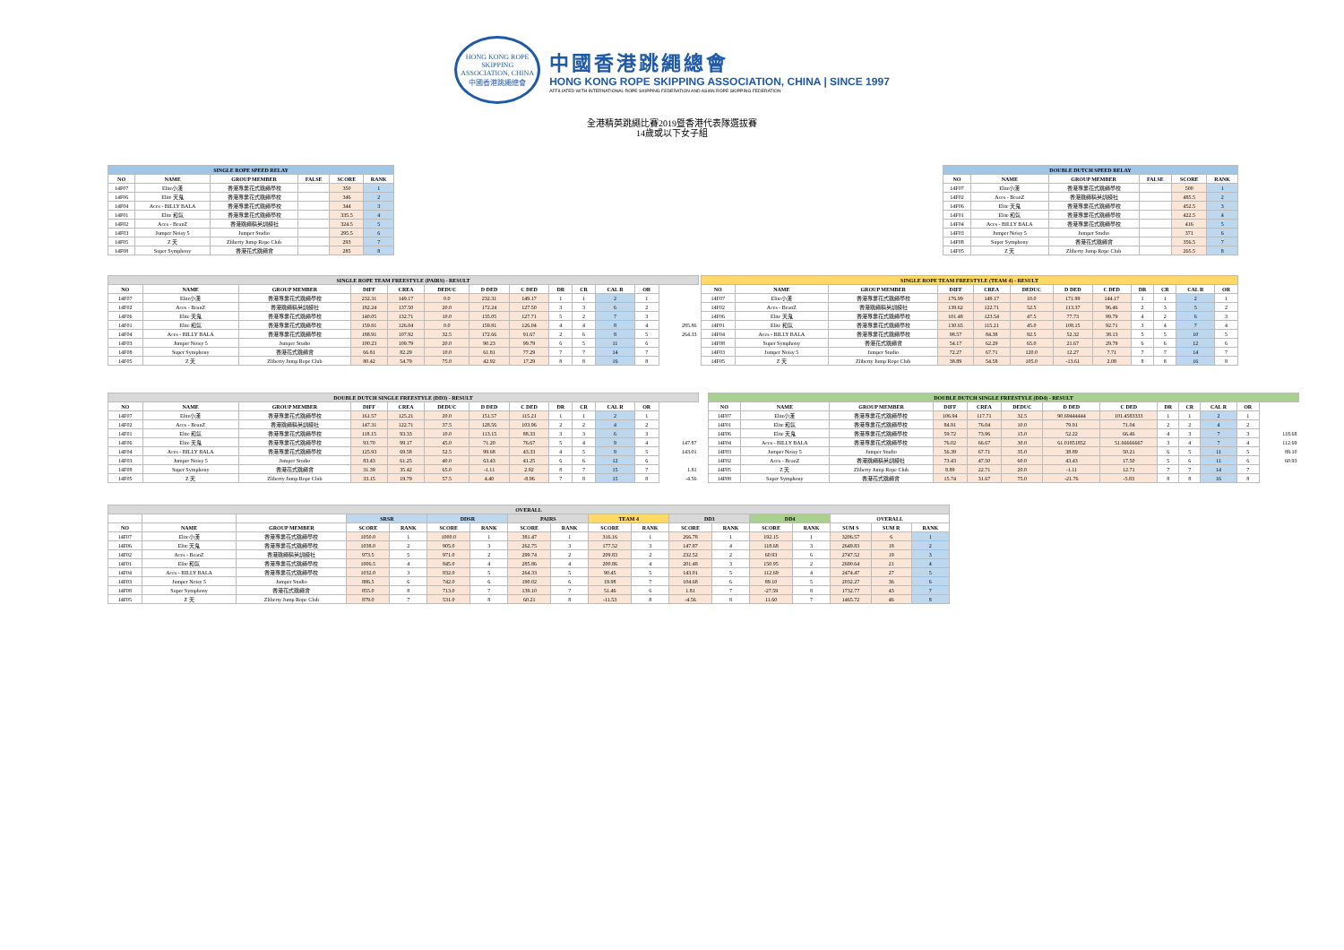HONG KONG ROPE SKIPPING ASSOCIATION, CHINA
中國香港跳繩總會
中國香港跳繩總會
HONG KONG ROPE SKIPPING ASSOCIATION, CHINA | SINCE 1997
AFFILIATED WITH INTERNATIONAL ROPE SKIPPING FEDERATION AND ASIAN ROPE SKIPPING FEDERATION
全港精英跳繩比賽2019暨香港代表隊選拔賽
14歲或以下女子組
| SINGLE ROPE SPEED RELAY | | | | | |
| --- | --- | --- | --- | --- | --- |
| NO | NAME | GROUP MEMBER | FALSE | SCORE | RANK |
| 14F07 | Elite小漢 | 香港專業花式跳繩學校 | | 350 | 1 |
| 14F06 | Elite 天鬼 | 香港專業花式跳繩學校 | | 346 | 2 |
| 14F04 | Aces - BILLY BALA | 香港專業花式跳繩學校 | | 344 | 3 |
| 14F01 | Elite 和氛 | 香港專業花式跳繩學校 | | 335.5 | 4 |
| 14F02 | Aces - BeanZ | 香港跳繩精英訓練社 | | 324.5 | 5 |
| 14F03 | Jumper Noisy 5 | Jumper Studio | | 295.5 | 6 |
| 14F05 | Z 天 | Zliberty Jump Rope Club | | 293 | 7 |
| 14F08 | Super Symphony | 香港花式跳繩會 | | 285 | 8 |
| DOUBLE DUTCH SPEED RELAY | | | | | |
| --- | --- | --- | --- | --- | --- |
| NO | NAME | GROUP MEMBER | FALSE | SCORE | RANK |
| 14F07 | Elite小漢 | 香港專業花式跳繩學校 | | 500 | 1 |
| 14F02 | Aces - BeanZ | 香港跳繩精英訓練社 | | 485.5 | 2 |
| 14F06 | Elite 天鬼 | 香港專業花式跳繩學校 | | 452.5 | 3 |
| 14F01 | Elite 和氛 | 香港專業花式跳繩學校 | | 422.5 | 4 |
| 14F04 | Aces - BILLY BALA | 香港專業花式跳繩學校 | | 416 | 5 |
| 14F03 | Jumper Noisy 5 | Jumper Studio | | 371 | 6 |
| 14F08 | Super Symphony | 香港花式跳繩會 | | 356.5 | 7 |
| 14F05 | Z 天 | Zliberty Jump Rope Club | | 265.5 | 8 |
| SINGLE ROPE TEAM FREESTYLE (PAIRS) - RESULT | | | | | | | | | | | | |
| --- | --- | --- | --- | --- | --- | --- | --- | --- | --- | --- | --- | --- |
| NO | NAME | GROUP MEMBER | DIFF | CREA | DEDUC | D DED | C DED | DR | CR | CAL R | OR | |
| 14F07 | Elite小漢 | 香港專業花式跳繩學校 | 232.31 | 149.17 | 0.0 | 232.31 | 149.17 | 1 | 1 | 2 | 1 | |
| 14F02 | Aces - BeanZ | 香港跳繩精英訓練社 | 182.24 | 137.50 | 20.0 | 172.24 | 127.50 | 3 | 3 | 6 | 2 | |
| 14F06 | Elite 天鬼 | 香港專業花式跳繩學校 | 140.05 | 132.71 | 10.0 | 135.05 | 127.71 | 5 | 2 | 7 | 3 | |
| 14F01 | Elite 和氛 | 香港專業花式跳繩學校 | 159.81 | 126.04 | 0.0 | 159.81 | 126.04 | 4 | 4 | 8 | 4 | 285.86 |
| 14F04 | Aces - BILLY BALA | 香港專業花式跳繩學校 | 188.91 | 107.92 | 32.5 | 172.66 | 91.67 | 2 | 6 | 8 | 5 | 264.33 |
| 14F03 | Jumper Noisy 5 | Jumper Studio | 100.23 | 109.79 | 20.0 | 90.23 | 99.79 | 6 | 5 | 11 | 6 | |
| 14F08 | Super Symphony | 香港花式跳繩會 | 66.81 | 82.29 | 10.0 | 61.81 | 77.29 | 7 | 7 | 14 | 7 | |
| 14F05 | Z 天 | Zliberty Jump Rope Club | 80.42 | 54.79 | 75.0 | 42.92 | 17.29 | 8 | 8 | 16 | 8 | |
| SINGLE ROPE TEAM FREESTYLE (TEAM 4) - RESULT | | | | | | | | | | | |
| --- | --- | --- | --- | --- | --- | --- | --- | --- | --- | --- | --- |
| NO | NAME | GROUP MEMBER | DIFF | CREA | DEDUC | D DED | C DED | DR | CR | CAL R | OR |
| 14F07 | Elite小漢 | 香港專業花式跳繩學校 | 176.99 | 149.17 | 10.0 | 171.99 | 144.17 | 1 | 1 | 2 | 1 |
| 14F02 | Aces - BeanZ | 香港跳繩精英訓練社 | 139.62 | 122.71 | 52.5 | 113.37 | 96.46 | 2 | 3 | 5 | 2 |
| 14F06 | Elite 天鬼 | 香港專業花式跳繩學校 | 101.48 | 123.54 | 47.5 | 77.73 | 99.79 | 4 | 2 | 6 | 3 |
| 14F01 | Elite 和氛 | 香港專業花式跳繩學校 | 130.65 | 115.21 | 45.0 | 108.15 | 92.71 | 3 | 4 | 7 | 4 |
| 14F04 | Aces - BILLY BALA | 香港專業花式跳繩學校 | 98.57 | 84.38 | 92.5 | 52.32 | 38.13 | 5 | 5 | 10 | 5 |
| 14F08 | Super Symphony | 香港花式跳繩會 | 54.17 | 62.29 | 65.0 | 21.67 | 29.79 | 6 | 6 | 12 | 6 |
| 14F03 | Jumper Noisy 5 | Jumper Studio | 72.27 | 67.71 | 120.0 | 12.27 | 7.71 | 7 | 7 | 14 | 7 |
| 14F05 | Z 天 | Zliberty Jump Rope Club | 38.89 | 54.58 | 105.0 | -13.61 | 2.08 | 8 | 8 | 16 | 8 |
| DOUBLE DUTCH SINGLE FREESTYLE (DD3) - RESULT | | | | | | | | | | | | |
| --- | --- | --- | --- | --- | --- | --- | --- | --- | --- | --- | --- | --- |
| NO | NAME | GROUP MEMBER | DIFF | CREA | DEDUC | D DED | C DED | DR | CR | CAL R | OR | |
| 14F07 | Elite小漢 | 香港專業花式跳繩學校 | 161.57 | 125.21 | 20.0 | 151.57 | 115.21 | 1 | 1 | 2 | 1 | |
| 14F02 | Aces - BeanZ | 香港跳繩精英訓練社 | 147.31 | 122.71 | 37.5 | 128.56 | 103.96 | 2 | 2 | 4 | 2 | |
| 14F01 | Elite 和氛 | 香港專業花式跳繩學校 | 118.15 | 93.33 | 10.0 | 113.15 | 88.33 | 3 | 3 | 6 | 3 | |
| 14F06 | Elite 天鬼 | 香港專業花式跳繩學校 | 93.70 | 99.17 | 45.0 | 71.20 | 76.67 | 5 | 4 | 9 | 4 | 147.87 |
| 14F04 | Aces - BILLY BALA | 香港專業花式跳繩學校 | 125.93 | 69.58 | 52.5 | 99.68 | 43.33 | 4 | 5 | 9 | 5 | 143.01 |
| 14F03 | Jumper Noisy 5 | Jumper Studio | 83.43 | 61.25 | 40.0 | 63.43 | 41.25 | 6 | 6 | 12 | 6 | |
| 14F08 | Super Symphony | 香港花式跳繩會 | 31.39 | 35.42 | 65.0 | -1.11 | 2.92 | 8 | 7 | 15 | 7 | 1.81 |
| 14F05 | Z 天 | Zliberty Jump Rope Club | 33.15 | 19.79 | 57.5 | 4.40 | -8.96 | 7 | 8 | 15 | 8 | -4.56 |
| DOUBLE DUTCH SINGLE FREESTYLE (DD4) - RESULT | | | | | | | | | | | | |
| --- | --- | --- | --- | --- | --- | --- | --- | --- | --- | --- | --- | --- |
| NO | NAME | GROUP MEMBER | DIFF | CREA | DEDUC | D DED | C DED | DR | CR | CAL R | OR | |
| 14F07 | Elite小漢 | 香港專業花式跳繩學校 | 106.94 | 117.71 | 32.5 | 90.69444444 | 101.4583333 | 1 | 1 | 2 | 1 | |
| 14F01 | Elite 和氛 | 香港專業花式跳繩學校 | 84.91 | 76.04 | 10.0 | 79.91 | 71.04 | 2 | 2 | 4 | 2 | |
| 14F06 | Elite 天鬼 | 香港專業花式跳繩學校 | 59.72 | 73.96 | 15.0 | 52.22 | 66.46 | 4 | 3 | 7 | 3 | 118.68 |
| 14F04 | Aces - BILLY BALA | 香港專業花式跳繩學校 | 76.02 | 66.67 | 30.0 | 61.01851852 | 51.66666667 | 3 | 4 | 7 | 4 | 112.69 |
| 14F03 | Jumper Noisy 5 | Jumper Studio | 56.39 | 67.71 | 35.0 | 38.89 | 50.21 | 6 | 5 | 11 | 5 | 89.10 |
| 14F02 | Aces - BeanZ | 香港跳繩精英訓練社 | 73.43 | 47.50 | 60.0 | 43.43 | 17.50 | 5 | 6 | 11 | 6 | 60.93 |
| 14F05 | Z 天 | Zliberty Jump Rope Club | 8.89 | 22.71 | 20.0 | -1.11 | 12.71 | 7 | 7 | 14 | 7 | |
| 14F08 | Super Symphony | 香港花式跳繩會 | 15.74 | 31.67 | 75.0 | -21.76 | -5.83 | 8 | 8 | 16 | 8 | |
| OVERALL | | | | | | | | | | | | | | | | | |
| --- | --- | --- | --- | --- | --- | --- | --- | --- | --- | --- | --- | --- | --- | --- | --- | --- | --- |
| | | | SRSR | | DDSR | | PAIRS | | TEAM 4 | | DD3 | | DD4 | | OVERALL | | |
| NO | NAME | GROUP MEMBER | SCORE | RANK | SCORE | RANK | SCORE | RANK | SCORE | RANK | SCORE | RANK | SCORE | RANK | SUM S | SUM R | RANK |
| 14F07 | Elite小漢 | 香港專業花式跳繩學校 | 1050.0 | 1 | 1000.0 | 1 | 381.47 | 1 | 316.16 | 1 | 266.78 | 1 | 192.15 | 1 | 3206.57 | 6 | 1 |
| 14F06 | Elite 天鬼 | 香港專業花式跳繩學校 | 1038.0 | 2 | 905.0 | 3 | 262.75 | 3 | 177.52 | 3 | 147.87 | 4 | 118.68 | 3 | 2649.83 | 18 | 2 |
| 14F02 | Aces - BeanZ | 香港跳繩精英訓練社 | 973.5 | 5 | 971.0 | 2 | 299.74 | 2 | 209.83 | 2 | 232.52 | 2 | 60.93 | 6 | 2747.52 | 19 | 3 |
| 14F01 | Elite 和氛 | 香港專業花式跳繩學校 | 1006.5 | 4 | 845.0 | 4 | 285.86 | 4 | 200.86 | 4 | 201.48 | 3 | 150.95 | 2 | 2690.64 | 21 | 4 |
| 14F04 | Aces - BILLY BALA | 香港專業花式跳繩學校 | 1032.0 | 3 | 832.0 | 5 | 264.33 | 5 | 90.45 | 5 | 143.01 | 5 | 112.69 | 4 | 2474.47 | 27 | 5 |
| 14F03 | Jumper Noisy 5 | Jumper Studio | 886.5 | 6 | 742.0 | 6 | 190.02 | 6 | 19.98 | 7 | 104.68 | 6 | 89.10 | 5 | 2032.27 | 36 | 6 |
| 14F08 | Super Symphony | 香港花式跳繩會 | 855.0 | 8 | 713.0 | 7 | 139.10 | 7 | 51.46 | 6 | 1.81 | 7 | -27.59 | 8 | 1732.77 | 43 | 7 |
| 14F05 | Z 天 | Zliberty Jump Rope Club | 879.0 | 7 | 531.0 | 8 | 60.21 | 8 | -11.53 | 8 | -4.56 | 8 | 11.60 | 7 | 1465.72 | 46 | 8 |